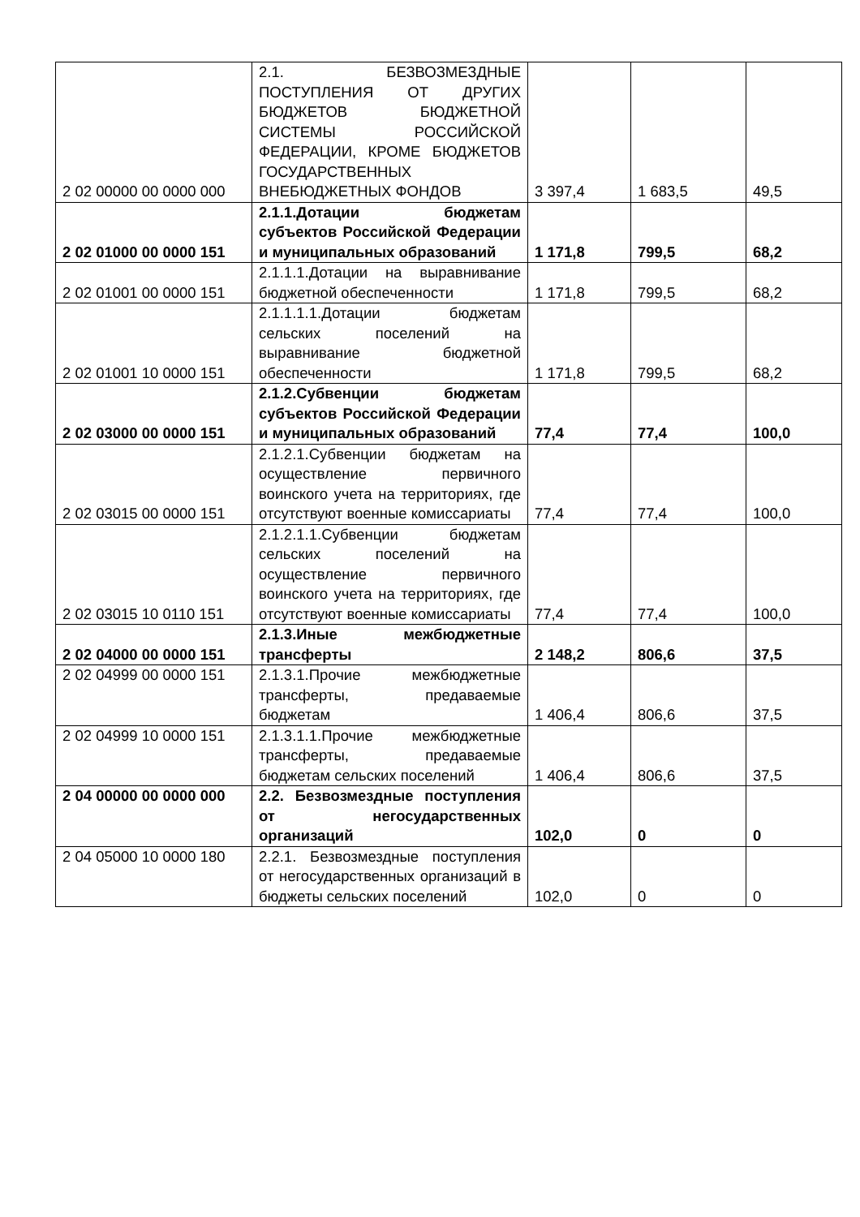| 2 02 00000 00 0000 000 | 2.1. БЕЗВОЗМЕЗДНЫЕ ПОСТУПЛЕНИЯ ОТ ДРУГИХ БЮДЖЕТОВ БЮДЖЕТНОЙ СИСТЕМЫ РОССИЙСКОЙ ФЕДЕРАЦИИ, КРОМЕ БЮДЖЕТОВ ГОСУДАРСТВЕННЫХ ВНЕБЮДЖЕТНЫХ ФОНДОВ | 3 397,4 | 1 683,5 | 49,5 |
| 2 02 01000 00 0000 151 | 2.1.1.Дотации бюджетам субъектов Российской Федерации и муниципальных образований | 1 171,8 | 799,5 | 68,2 |
| 2 02 01001 00 0000 151 | 2.1.1.1.Дотации на выравнивание бюджетной обеспеченности | 1 171,8 | 799,5 | 68,2 |
| 2 02 01001 10 0000 151 | 2.1.1.1.1.Дотации бюджетам сельских поселений на выравнивание бюджетной обеспеченности | 1 171,8 | 799,5 | 68,2 |
| 2 02 03000 00 0000 151 | 2.1.2.Субвенции бюджетам субъектов Российской Федерации и муниципальных образований | 77,4 | 77,4 | 100,0 |
| 2 02 03015 00 0000 151 | 2.1.2.1.Субвенции бюджетам на осуществление первичного воинского учета на территориях, где отсутствуют военные комиссариаты | 77,4 | 77,4 | 100,0 |
| 2 02 03015 10 0110 151 | 2.1.2.1.1.Субвенции бюджетам сельских поселений на осуществление первичного воинского учета на территориях, где отсутствуют военные комиссариаты | 77,4 | 77,4 | 100,0 |
| 2 02 04000 00 0000 151 | 2.1.3.Иные межбюджетные трансферты | 2 148,2 | 806,6 | 37,5 |
| 2 02 04999 00 0000 151 | 2.1.3.1.Прочие межбюджетные трансферты, предаваемые бюджетам | 1 406,4 | 806,6 | 37,5 |
| 2 02 04999 10 0000 151 | 2.1.3.1.1.Прочие межбюджетные трансферты, предаваемые бюджетам сельских поселений | 1 406,4 | 806,6 | 37,5 |
| 2 04 00000 00 0000 000 | 2.2. Безвозмездные поступления от негосударственных организаций | 102,0 | 0 | 0 |
| 2 04 05000 10 0000 180 | 2.2.1. Безвозмездные поступления от негосударственных организаций в бюджеты сельских поселений | 102,0 | 0 | 0 |